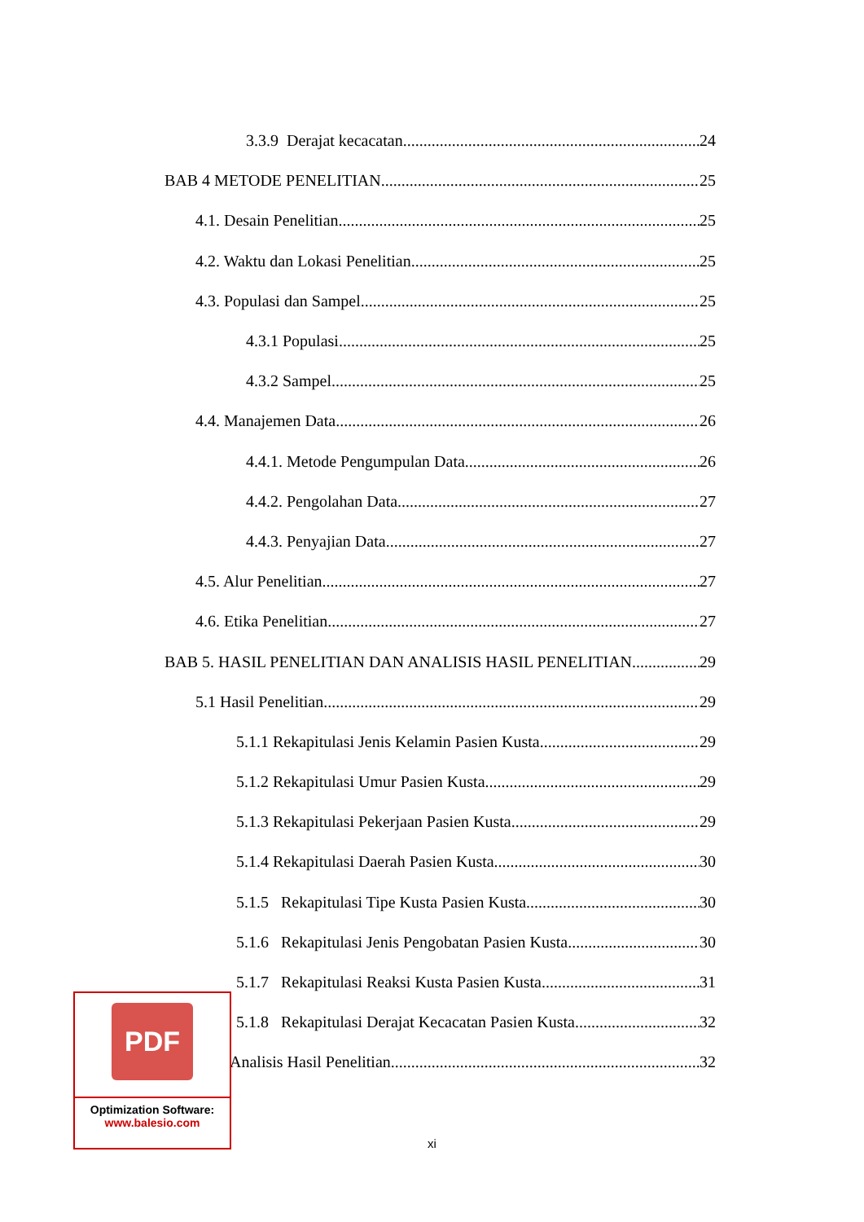3.3.9 Derajat kecacatan 24
BAB 4 METODE PENELITIAN 25
4.1. Desain Penelitian 25
4.2. Waktu dan Lokasi Penelitian 25
4.3. Populasi dan Sampel 25
4.3.1 Populasi 25
4.3.2 Sampel 25
4.4. Manajemen Data 26
4.4.1. Metode Pengumpulan Data 26
4.4.2. Pengolahan Data 27
4.4.3. Penyajian Data 27
4.5. Alur Penelitian 27
4.6. Etika Penelitian 27
BAB 5. HASIL PENELITIAN DAN ANALISIS HASIL PENELITIAN 29
5.1 Hasil Penelitian 29
5.1.1 Rekapitulasi Jenis Kelamin Pasien Kusta 29
5.1.2 Rekapitulasi Umur Pasien Kusta 29
5.1.3 Rekapitulasi Pekerjaan Pasien Kusta 29
5.1.4 Rekapitulasi Daerah Pasien Kusta 30
5.1.5 Rekapitulasi Tipe Kusta Pasien Kusta 30
5.1.6 Rekapitulasi Jenis Pengobatan Pasien Kusta 30
5.1.7 Rekapitulasi Reaksi Kusta Pasien Kusta 31
5.1.8 Rekapitulasi Derajat Kecacatan Pasien Kusta 32
Analisis Hasil Penelitian 32
xi
PDF
Optimization Software:
www.balesio.com